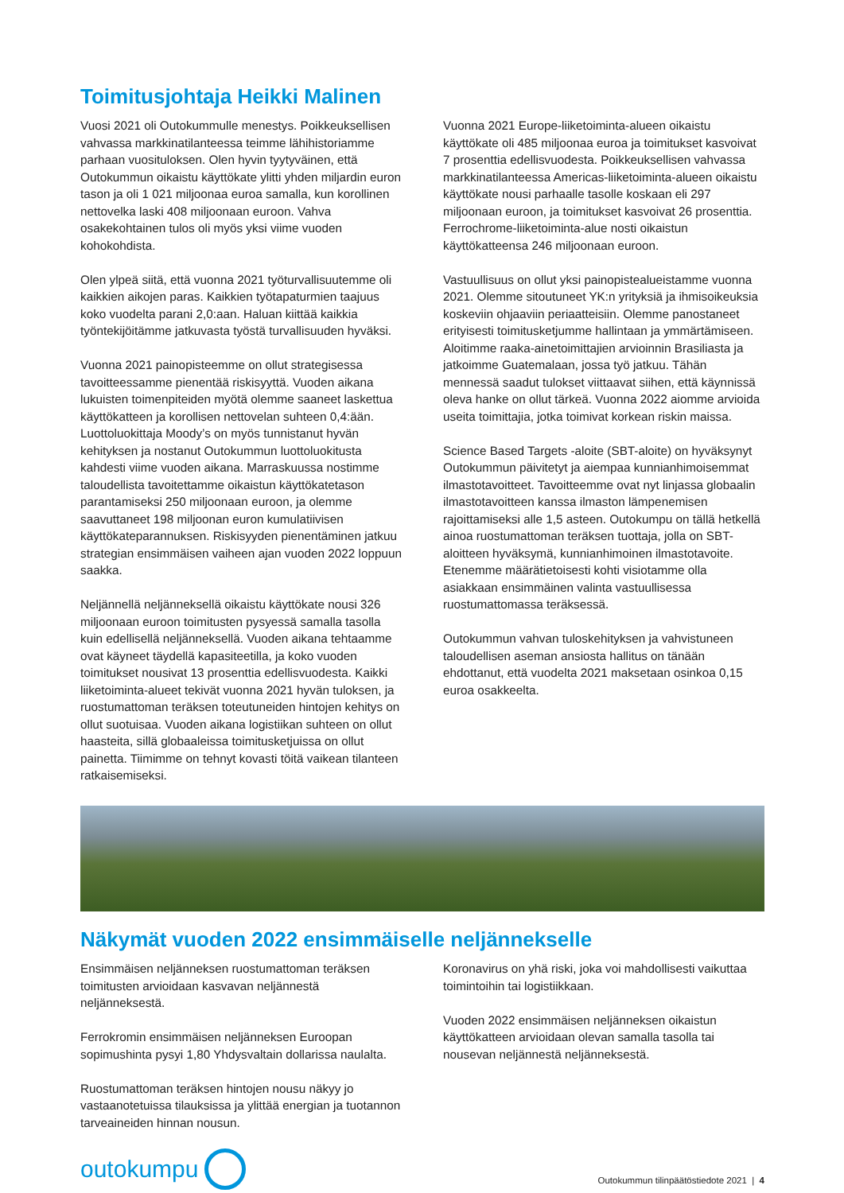Toimitusjohtaja Heikki Malinen
Vuosi 2021 oli Outokummulle menestys. Poikkeuksellisen vahvassa markkinatilanteessa teimme lähihistoriamme parhaan vuosituloksen. Olen hyvin tyytyväinen, että Outokummun oikaistu käyttökate ylitti yhden miljardin euron tason ja oli 1 021 miljoonaa euroa samalla, kun korollinen nettovelka laski 408 miljoonaan euroon. Vahva osakekohtainen tulos oli myös yksi viime vuoden kohokohdista.
Olen ylpeä siitä, että vuonna 2021 työturvallisuutemme oli kaikkien aikojen paras. Kaikkien työtapaturmien taajuus koko vuodelta parani 2,0:aan. Haluan kiittää kaikkia työntekijöitämme jatkuvasta työstä turvallisuuden hyväksi.
Vuonna 2021 painopisteemme on ollut strategisessa tavoitteessamme pienentää riskisyyttä. Vuoden aikana lukuisten toimenpiteiden myötä olemme saaneet laskettua käyttökatteen ja korollisen nettovelan suhteen 0,4:ään. Luottoluokittaja Moody’s on myös tunnistanut hyvän kehityksen ja nostanut Outokummun luottoluokitusta kahdesti viime vuoden aikana. Marraskuussa nostimme taloudellista tavoitettamme oikaistun käyttökatetason parantamiseksi 250 miljoonaan euroon, ja olemme saavuttaneet 198 miljoonan euron kumulatiivisen käyttökateparannuksen. Riskisyyden pienentäminen jatkuu strategian ensimmäisen vaiheen ajan vuoden 2022 loppuun saakka.
Neljännellä neljänneksellä oikaistu käyttökate nousi 326 miljoonaan euroon toimitusten pysyessä samalla tasolla kuin edellisellä neljänneksellä. Vuoden aikana tehtaamme ovat käyneet täydellä kapasiteetilla, ja koko vuoden toimitukset nousivat 13 prosenttia edellisvuodesta. Kaikki liiketoiminta-alueet tekivät vuonna 2021 hyvän tuloksen, ja ruostumattoman teräksen toteutuneiden hintojen kehitys on ollut suotuisaa. Vuoden aikana logistiikan suhteen on ollut haasteita, sillä globaaleissa toimitusketjuissa on ollut painetta. Tiimimme on tehnyt kovasti töitä vaikean tilanteen ratkaisemiseksi.
Vuonna 2021 Europe-liiketoiminta-alueen oikaistu käyttökate oli 485 miljoonaa euroa ja toimitukset kasvoivat 7 prosenttia edellisvuodesta. Poikkeuksellisen vahvassa markkinatilanteessa Americas-liiketoiminta-alueen oikaistu käyttökate nousi parhaalle tasolle koskaan eli 297 miljoonaan euroon, ja toimitukset kasvoivat 26 prosenttia. Ferrochrome-liiketoiminta-alue nosti oikaistun käyttökatteensa 246 miljoonaan euroon.
Vastuullisuus on ollut yksi painopistealueistamme vuonna 2021. Olemme sitoutuneet YK:n yrityksiä ja ihmisoikeuksia koskeviin ohjaaviin periaatteisiin. Olemme panostaneet erityisesti toimitusketjumme hallintaan ja ymmärtämiseen. Aloitimme raaka-ainetoimittajien arvioinnin Brasiliasta ja jatkoimme Guatemalaan, jossa työ jatkuu. Tähän mennessä saadut tulokset viittaavat siihen, että käynnissä oleva hanke on ollut tärkeä. Vuonna 2022 aiomme arvioida useita toimittajia, jotka toimivat korkean riskin maissa.
Science Based Targets -aloite (SBT-aloite) on hyväksynyt Outokummun päivitetyt ja aiempaa kunnianhimoisemmat ilmastotavoitteet. Tavoitteemme ovat nyt linjassa globaalin ilmastotavoitteen kanssa ilmaston lämpenemisen rajoittamiseksi alle 1,5 asteen. Outokumpu on tällä hetkellä ainoa ruostumattoman teräksen tuottaja, jolla on SBT-aloitteen hyväksymä, kunnianhimoinen ilmastotavoite. Etenemme määrätietoisesti kohti visiotamme olla asiakkaan ensimmäinen valinta vastuullisessa ruostumattomassa teräksessä.
Outokummun vahvan tuloskehityksen ja vahvistuneen taloudellisen aseman ansiosta hallitus on tänään ehdottanut, että vuodelta 2021 maksetaan osinkoa 0,15 euroa osakkeelta.
Näkymät vuoden 2022 ensimmäiselle neljännekselle
Ensimmäisen neljänneksen ruostumattoman teräksen toimitusten arvioidaan kasvavan neljännestä neljänneksestä.
Ferrokromin ensimmäisen neljänneksen Euroopan sopimushinta pysyi 1,80 Yhdysvaltain dollarissa naulalta.
Ruostumattoman teräksen hintojen nousu näkyy jo vastaanotetuissa tilauksissa ja ylittää energian ja tuotannon tarveaineiden hinnan nousun.
Koronavirus on yhä riski, joka voi mahdollisesti vaikuttaa toimintoihin tai logistiikkaan.
Vuoden 2022 ensimmäisen neljänneksen oikaistun käyttökatteen arvioidaan olevan samalla tasolla tai nousevan neljännestä neljänneksestä.
outokumpu
Outokummun tilinpäätöstiedote 2021 | 4